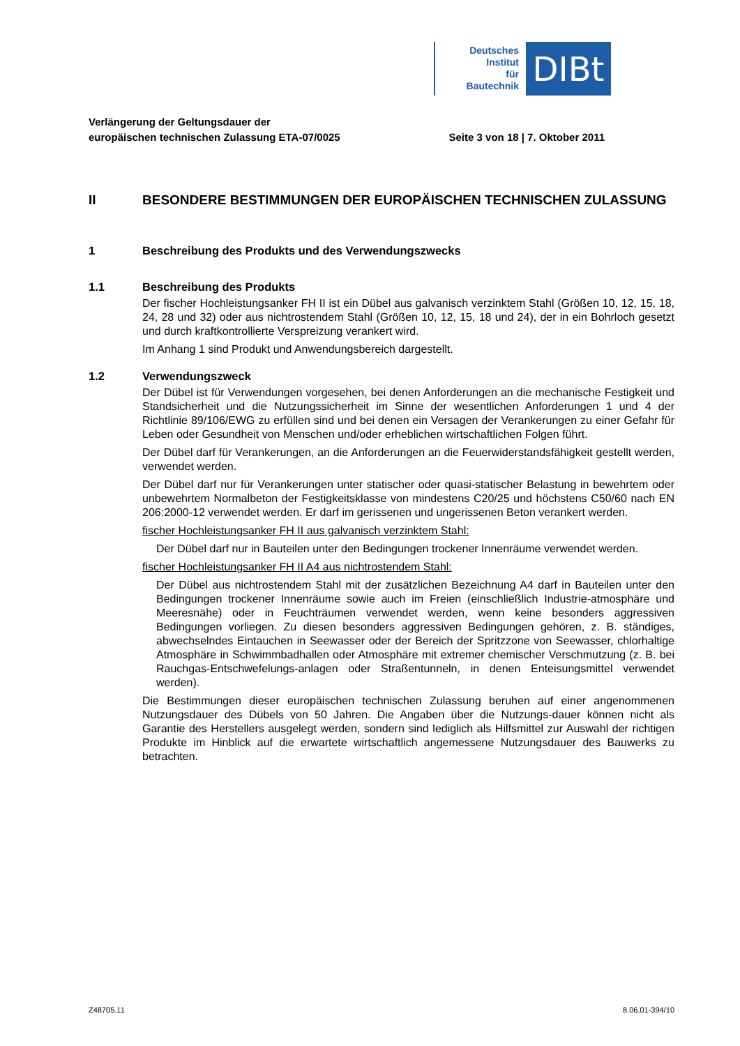Deutsches
Institut
für
Bautechnik
DIBt
Verlängerung der Geltungsdauer der
europäischen technischen Zulassung ETA-07/0025
Seite 3 von 18 | 7. Oktober 2011
II BESONDERE BESTIMMUNGEN DER EUROPÄISCHEN TECHNISCHEN ZULASSUNG
1 Beschreibung des Produkts und des Verwendungszwecks
1.1 Beschreibung des Produkts
Der fischer Hochleistungsanker FH II ist ein Dübel aus galvanisch verzinktem Stahl (Größen 10, 12, 15, 18, 24, 28 und 32) oder aus nichtrostendem Stahl (Größen 10, 12, 15, 18 und 24), der in ein Bohrloch gesetzt und durch kraftkontrollierte Verspreizung verankert wird.
Im Anhang 1 sind Produkt und Anwendungsbereich dargestellt.
1.2 Verwendungszweck
Der Dübel ist für Verwendungen vorgesehen, bei denen Anforderungen an die mechanische Festigkeit und Standsicherheit und die Nutzungssicherheit im Sinne der wesentlichen Anforderungen 1 und 4 der Richtlinie 89/106/EWG zu erfüllen sind und bei denen ein Versagen der Verankerungen zu einer Gefahr für Leben oder Gesundheit von Menschen und/oder erheblichen wirtschaftlichen Folgen führt.
Der Dübel darf für Verankerungen, an die Anforderungen an die Feuerwiderstandsfähigkeit gestellt werden, verwendet werden.
Der Dübel darf nur für Verankerungen unter statischer oder quasi-statischer Belastung in bewehrtem oder unbewehrtem Normalbeton der Festigkeitsklasse von mindestens C20/25 und höchstens C50/60 nach EN 206:2000-12 verwendet werden. Er darf im gerissenen und ungerissenen Beton verankert werden.
fischer Hochleistungsanker FH II aus galvanisch verzinktem Stahl:
Der Dübel darf nur in Bauteilen unter den Bedingungen trockener Innenräume verwendet werden.
fischer Hochleistungsanker FH II A4 aus nichtrostendem Stahl:
Der Dübel aus nichtrostendem Stahl mit der zusätzlichen Bezeichnung A4 darf in Bauteilen unter den Bedingungen trockener Innenräume sowie auch im Freien (einschließlich Industrie-atmosphäre und Meeresnähe) oder in Feuchträumen verwendet werden, wenn keine besonders aggressiven Bedingungen vorliegen. Zu diesen besonders aggressiven Bedingungen gehören, z. B. ständiges, abwechselndes Eintauchen in Seewasser oder der Bereich der Spritzzone von Seewasser, chlorhaltige Atmosphäre in Schwimmbadhallen oder Atmosphäre mit extremer chemischer Verschmutzung (z. B. bei Rauchgas-Entschwefelungs-anlagen oder Straßentunneln, in denen Enteisungsmittel verwendet werden).
Die Bestimmungen dieser europäischen technischen Zulassung beruhen auf einer angenommenen Nutzungsdauer des Dübels von 50 Jahren. Die Angaben über die Nutzungs-dauer können nicht als Garantie des Herstellers ausgelegt werden, sondern sind lediglich als Hilfsmittel zur Auswahl der richtigen Produkte im Hinblick auf die erwartete wirtschaftlich angemessene Nutzungsdauer des Bauwerks zu betrachten.
Z48705.11 8.06.01-394/10